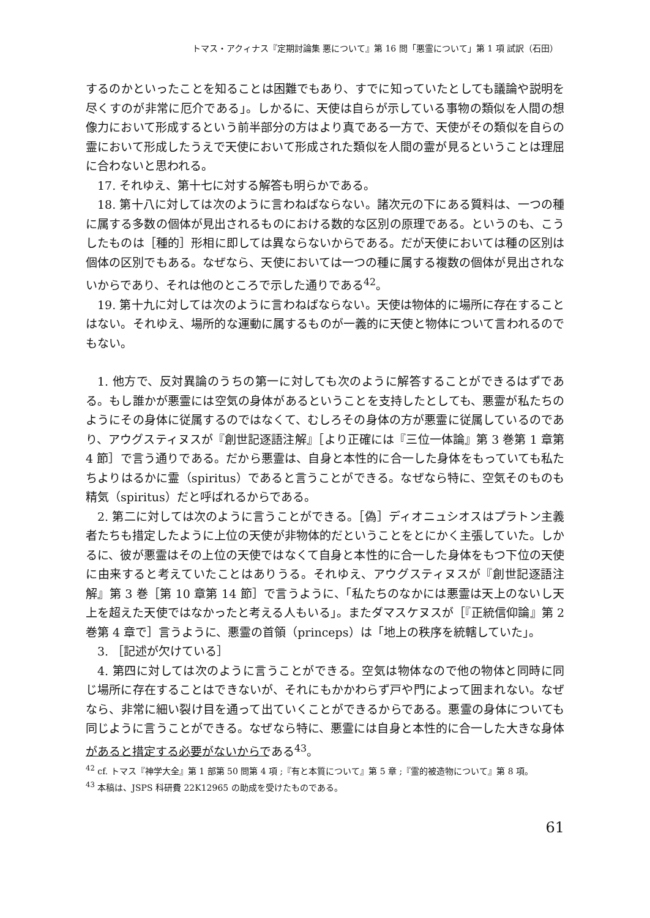トマス・アクィナス『定期討論集 悪について』第 16 問「悪霊について」第 1 項 試訳（石田）
するのかといったことを知ることは困難でもあり、すでに知っていたとしても議論や説明を尽くすのが非常に厄介である」。しかるに、天使は自らが示している事物の類似を人間の想像力において形成するという前半部分の方はより真である一方で、天使がその類似を自らの霊において形成したうえで天使において形成された類似を人間の霊が見るということは理屈に合わないと思われる。
17. それゆえ、第十七に対する解答も明らかである。
18. 第十八に対しては次のように言わねばならない。諸次元の下にある質料は、一つの種に属する多数の個体が見出されるものにおける数的な区別の原理である。というのも、こうしたものは［種的］形相に即しては異ならないからである。だが天使においては種の区別は個体の区別でもある。なぜなら、天使においては一つの種に属する複数の個体が見出されないからであり、それは他のところで示した通りである<sup>42</sup>。
19. 第十九に対しては次のように言わねばならない。天使は物体的に場所に存在することはない。それゆえ、場所的な運動に属するものが一義的に天使と物体について言われるのでもない。
1. 他方で、反対異論のうちの第一に対しても次のように解答することができるはずである。もし誰かが悪霊には空気の身体があるということを支持したとしても、悪霊が私たちのようにその身体に従属するのではなくて、むしろその身体の方が悪霊に従属しているのであり、アウグスティヌスが『創世記逐語注解』［より正確には『三位一体論』第 3 巻第 1 章第 4 節］で言う通りである。だから悪霊は、自身と本性的に合一した身体をもっていても私たちよりはるかに霊（spiritus）であると言うことができる。なぜなら特に、空気そのものも精気（spiritus）だと呼ばれるからである。
2. 第二に対しては次のように言うことができる。［偽］ディオニュシオスはプラトン主義者たちも措定したように上位の天使が非物体的だということをとにかく主張していた。しかるに、彼が悪霊はその上位の天使ではなくて自身と本性的に合一した身体をもつ下位の天使に由来すると考えていたことはありうる。それゆえ、アウグスティヌスが『創世記逐語注解』第 3 巻［第 10 章第 14 節］で言うように、「私たちのなかには悪霊は天上のないし天上を超えた天使ではなかったと考える人もいる」。またダマスケヌスが［『正統信仰論』第 2 巻第 4 章で］言うように、悪霊の首領（princeps）は「地上の秩序を統轄していた」。
3. ［記述が欠けている］
4. 第四に対しては次のように言うことができる。空気は物体なので他の物体と同時に同じ場所に存在することはできないが、それにもかかわらず戸や門によって囲まれない。なぜなら、非常に細い裂け目を通って出ていくことができるからである。悪霊の身体についても同じように言うことができる。なぜなら特に、悪霊には自身と本性的に合一した大きな身体があると措定する必要がないからである<sup>43</sup>。
<sup>42</sup> cf. トマス『神学大全』第 1 部第 50 問第 4 項 ;『有と本質について』第 5 章 ;『霊的被造物について』第 8 項。
<sup>43</sup> 本稿は、JSPS 科研費 22K12965 の助成を受けたものである。
61